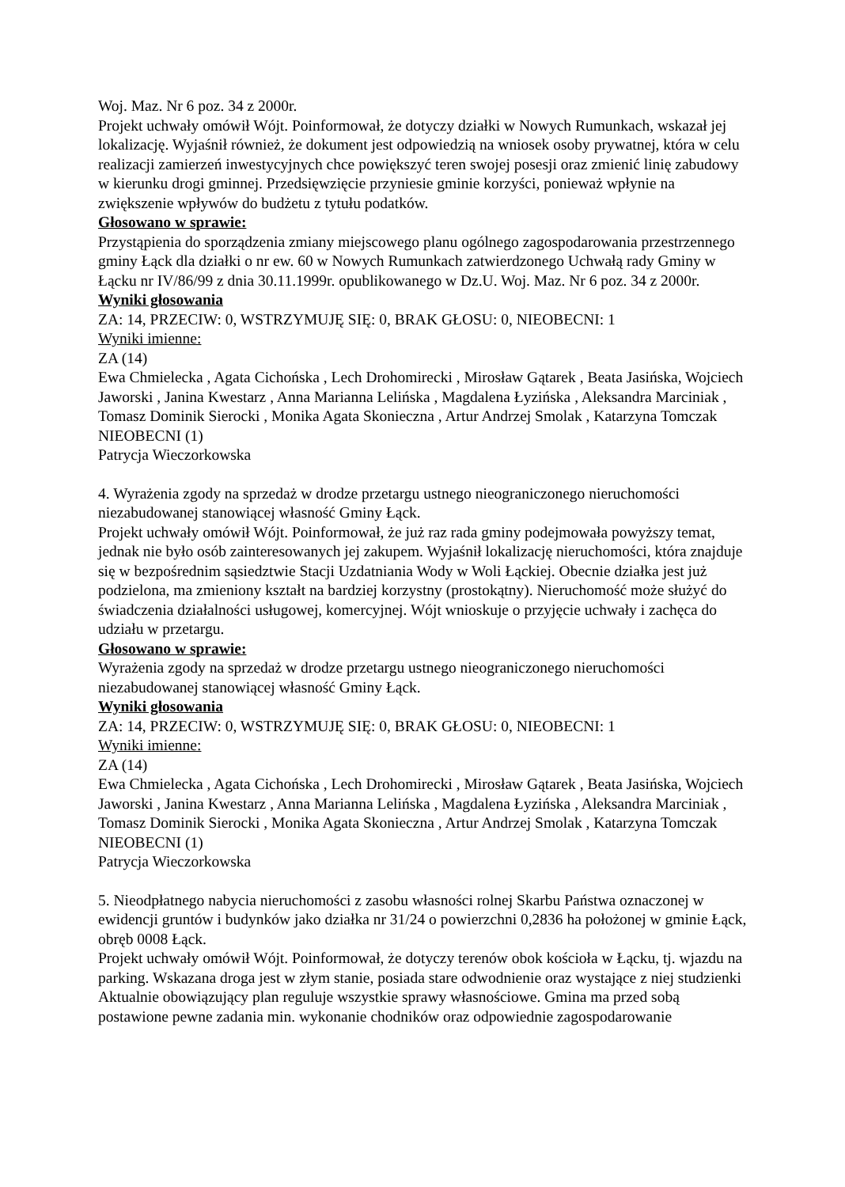Woj. Maz. Nr 6 poz. 34 z 2000r.
Projekt uchwały omówił Wójt. Poinformował, że dotyczy działki w Nowych Rumunkach, wskazał jej lokalizację. Wyjaśnił również, że dokument jest odpowiedzią na wniosek osoby prywatnej, która w celu realizacji zamierzeń inwestycyjnych chce powiększyć teren swojej posesji oraz zmienić linię zabudowy w kierunku drogi gminnej. Przedsięwzięcie przyniesie gminie korzyści, ponieważ wpłynie na zwiększenie wpływów do budżetu z tytułu podatków.
Głosowano w sprawie:
Przystąpienia do sporządzenia zmiany miejscowego planu ogólnego zagospodarowania przestrzennego gminy Łąck dla działki o nr ew. 60 w Nowych Rumunkach zatwierdzonego Uchwałą rady Gminy w Łącku nr IV/86/99 z dnia 30.11.1999r. opublikowanego w Dz.U. Woj. Maz. Nr 6 poz. 34 z 2000r.
Wyniki głosowania
ZA: 14, PRZECIW: 0, WSTRZYMUJĘ SIĘ: 0, BRAK GŁOSU: 0, NIEOBECNI: 1
Wyniki imienne:
ZA (14)
Ewa Chmielecka , Agata Cichońska , Lech Drohomirecki , Mirosław Gątarek , Beata Jasińska, Wojciech Jaworski , Janina Kwestarz , Anna Marianna Lelińska , Magdalena Łyzińska , Aleksandra Marciniak , Tomasz Dominik Sierocki , Monika Agata Skonieczna , Artur Andrzej Smolak , Katarzyna Tomczak
NIEOBECNI (1)
Patrycja Wieczorkowska
4. Wyrażenia zgody na sprzedaż w drodze przetargu ustnego nieograniczonego nieruchomości niezabudowanej stanowiącej własność Gminy Łąck.
Projekt uchwały omówił Wójt. Poinformował, że już raz rada gminy podejmowała powyższy temat, jednak nie było osób zainteresowanych jej zakupem. Wyjaśnił lokalizację nieruchomości, która znajduje się w bezpośrednim sąsiedztwie Stacji Uzdatniania Wody w Woli Łąckiej. Obecnie działka jest już podzielona, ma zmieniony kształt na bardziej korzystny (prostokątny). Nieruchomość może służyć do świadczenia działalności usługowej, komercyjnej. Wójt wnioskuje o przyjęcie uchwały i zachęca do udziału w przetargu.
Głosowano w sprawie:
Wyrażenia zgody na sprzedaż w drodze przetargu ustnego nieograniczonego nieruchomości niezabudowanej stanowiącej własność Gminy Łąck.
Wyniki głosowania
ZA: 14, PRZECIW: 0, WSTRZYMUJĘ SIĘ: 0, BRAK GŁOSU: 0, NIEOBECNI: 1
Wyniki imienne:
ZA (14)
Ewa Chmielecka , Agata Cichońska , Lech Drohomirecki , Mirosław Gątarek , Beata Jasińska, Wojciech Jaworski , Janina Kwestarz , Anna Marianna Lelińska , Magdalena Łyzińska , Aleksandra Marciniak , Tomasz Dominik Sierocki , Monika Agata Skonieczna , Artur Andrzej Smolak , Katarzyna Tomczak
NIEOBECNI (1)
Patrycja Wieczorkowska
5. Nieodpłatnego nabycia nieruchomości z zasobu własności rolnej Skarbu Państwa oznaczonej w ewidencji gruntów i budynków jako działka nr 31/24 o powierzchni 0,2836 ha położonej w gminie Łąck, obręb 0008 Łąck.
Projekt uchwały omówił Wójt. Poinformował, że dotyczy terenów obok kościoła w Łącku, tj. wjazdu na parking. Wskazana droga jest w złym stanie, posiada stare odwodnienie oraz wystające z niej studzienki
Aktualnie obowiązujący plan reguluje wszystkie sprawy własnościowe. Gmina ma przed sobą postawione pewne zadania min. wykonanie chodników oraz odpowiednie zagospodarowanie